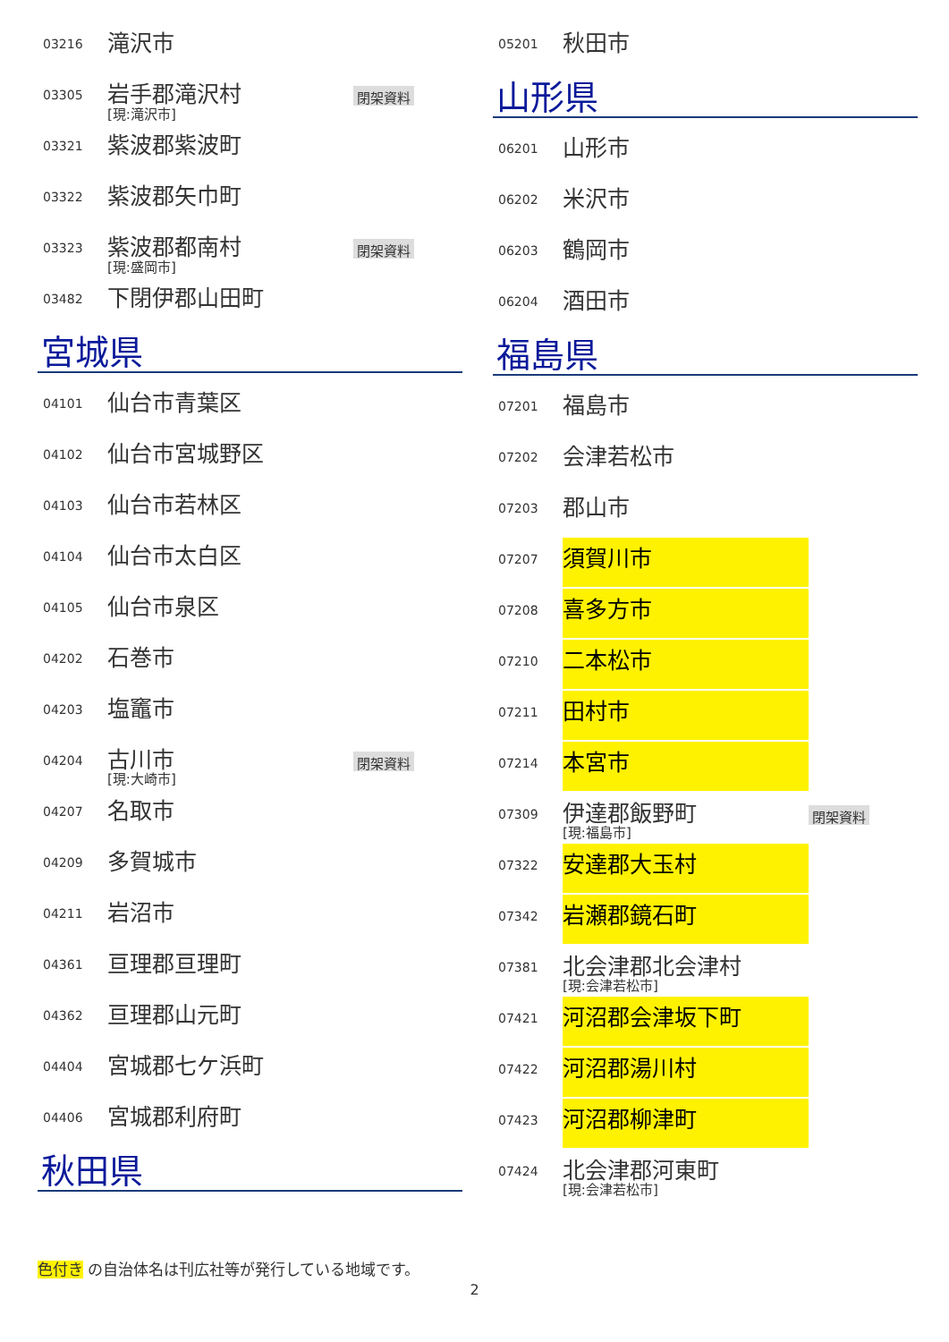03216
滝沢市
03305
岩手郡滝沢村
[現:滝沢市]
閉架資料
03321
紫波郡紫波町
03322
紫波郡矢巾町
03323
紫波郡都南村
[現:盛岡市]
閉架資料
03482
下閉伊郡山田町
宮城県
04101
仙台市青葉区
04102
仙台市宮城野区
04103
仙台市若林区
04104
仙台市太白区
04105
仙台市泉区
04202
石巻市
04203
塩竈市
04204
古川市
[現:大崎市]
閉架資料
04207
名取市
04209
多賀城市
04211
岩沼市
04361
亘理郡亘理町
04362
亘理郡山元町
04404
宮城郡七ケ浜町
04406
宮城郡利府町
秋田県
05201
秋田市
山形県
06201
山形市
06202
米沢市
06203
鶴岡市
06204
酒田市
福島県
07201
福島市
07202
会津若松市
07203
郡山市
07207
須賀川市
07208
喜多方市
07210
二本松市
07211
田村市
07214
本宮市
07309
伊達郡飯野町
[現:福島市]
閉架資料
07322
安達郡大玉村
07342
岩瀬郡鏡石町
07381
北会津郡北会津村
[現:会津若松市]
07421
河沼郡会津坂下町
07422
河沼郡湯川村
07423
河沼郡柳津町
07424
北会津郡河東町
[現:会津若松市]
色付き の自治体名は刊広社等が発行している地域です。
2